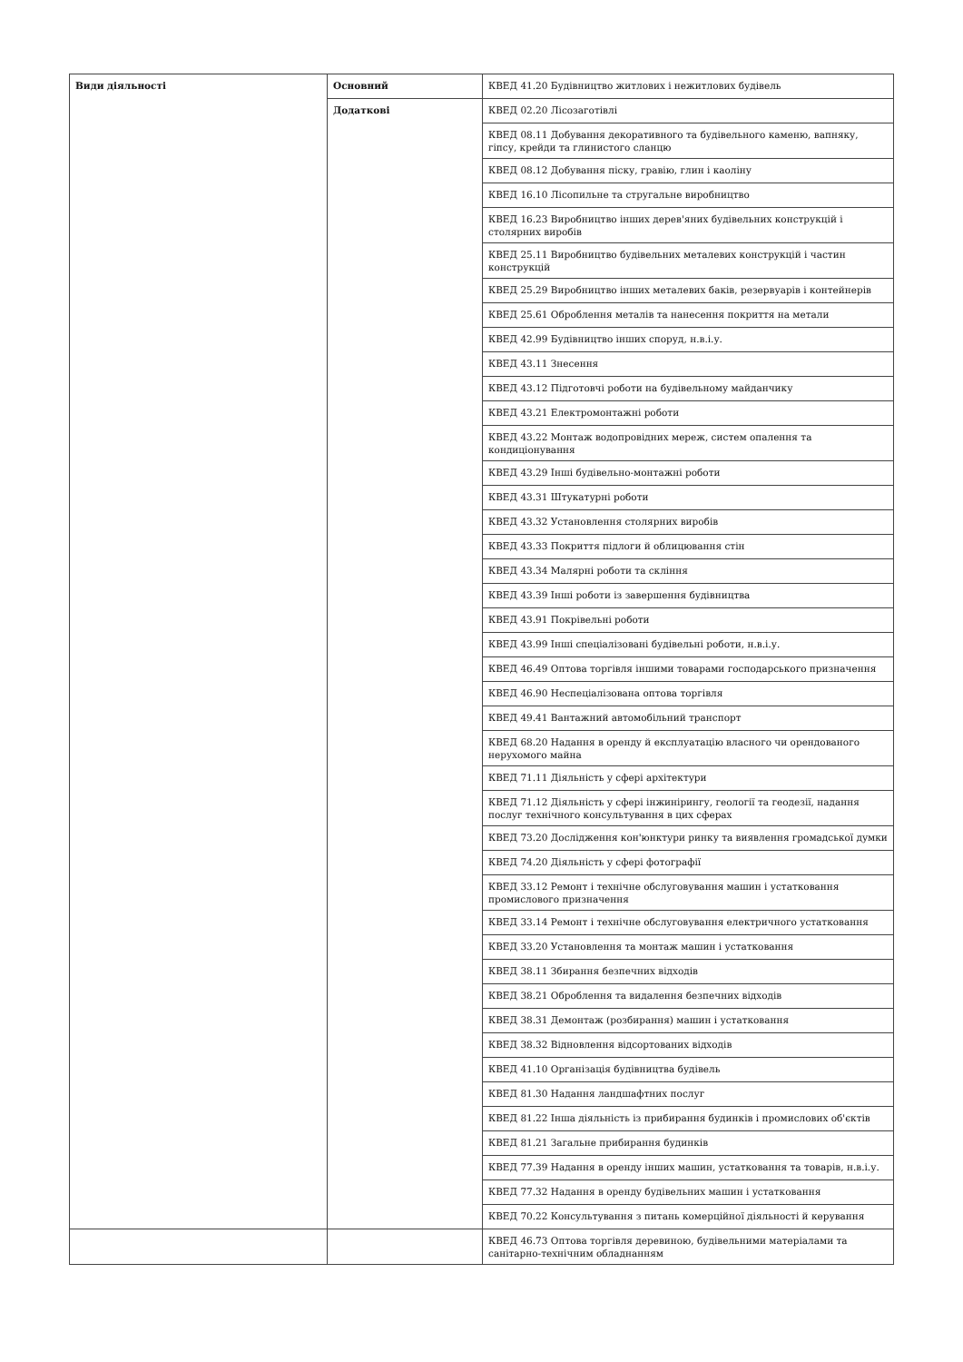| Види діяльності | Основний | КВЕД 41.20 Будівництво житлових і нежитлових будівель |
| | Додаткові | КВЕД 02.20 Лісозаготівлі |
| | | КВЕД 08.11 Добування декоративного та будівельного каменю, вапняку, гіпсу, крейди та глинистого сланцю |
| | | КВЕД 08.12 Добування піску, гравію, глин і каоліну |
| | | КВЕД 16.10 Лісопильне та стругальне виробництво |
| | | КВЕД 16.23 Виробництво інших дерев'яних будівельних конструкцій і столярних виробів |
| | | КВЕД 25.11 Виробництво будівельних металевих конструкцій і частин конструкцій |
| | | КВЕД 25.29 Виробництво інших металевих баків, резервуарів і контейнерів |
| | | КВЕД 25.61 Оброблення металів та нанесення покриття на метали |
| | | КВЕД 42.99 Будівництво інших споруд, н.в.і.у. |
| | | КВЕД 43.11 Знесення |
| | | КВЕД 43.12 Підготовчі роботи на будівельному майданчику |
| | | КВЕД 43.21 Електромонтажні роботи |
| | | КВЕД 43.22 Монтаж водопровідних мереж, систем опалення та кондиціонування |
| | | КВЕД 43.29 Інші будівельно-монтажні роботи |
| | | КВЕД 43.31 Штукатурні роботи |
| | | КВЕД 43.32 Установлення столярних виробів |
| | | КВЕД 43.33 Покриття підлоги й облицювання стін |
| | | КВЕД 43.34 Малярні роботи та скління |
| | | КВЕД 43.39 Інші роботи із завершення будівництва |
| | | КВЕД 43.91 Покрівельні роботи |
| | | КВЕД 43.99 Інші спеціалізовані будівельні роботи, н.в.і.у. |
| | | КВЕД 46.49 Оптова торгівля іншими товарами господарського призначення |
| | | КВЕД 46.90 Неспеціалізована оптова торгівля |
| | | КВЕД 49.41 Вантажний автомобільний транспорт |
| | | КВЕД 68.20 Надання в оренду й експлуатацію власного чи орендованого нерухомого майна |
| | | КВЕД 71.11 Діяльність у сфері архітектури |
| | | КВЕД 71.12 Діяльність у сфері інжинірингу, геології та геодезії, надання послуг технічного консультування в цих сферах |
| | | КВЕД 73.20 Дослідження кон'юнктури ринку та виявлення громадської думки |
| | | КВЕД 74.20 Діяльність у сфері фотографії |
| | | КВЕД 33.12 Ремонт і технічне обслуговування машин і устатковання промислового призначення |
| | | КВЕД 33.14 Ремонт і технічне обслуговування електричного устатковання |
| | | КВЕД 33.20 Установлення та монтаж машин і устатковання |
| | | КВЕД 38.11 Збирання безпечних відходів |
| | | КВЕД 38.21 Оброблення та видалення безпечних відходів |
| | | КВЕД 38.31 Демонтаж (розбирання) машин і устатковання |
| | | КВЕД 38.32 Відновлення відсортованих відходів |
| | | КВЕД 41.10 Організація будівництва будівель |
| | | КВЕД 81.30 Надання ландшафтних послуг |
| | | КВЕД 81.22 Інша діяльність із прибирання будинків і промислових об'єктів |
| | | КВЕД 81.21 Загальне прибирання будинків |
| | | КВЕД 77.39 Надання в оренду інших машин, устатковання та товарів, н.в.і.у. |
| | | КВЕД 77.32 Надання в оренду будівельних машин і устатковання |
| | | КВЕД 70.22 Консультування з питань комерційної діяльності й керування |
| | | КВЕД 46.73 Оптова торгівля деревиною, будівельними матеріалами та санітарно-технічним обладнанням |